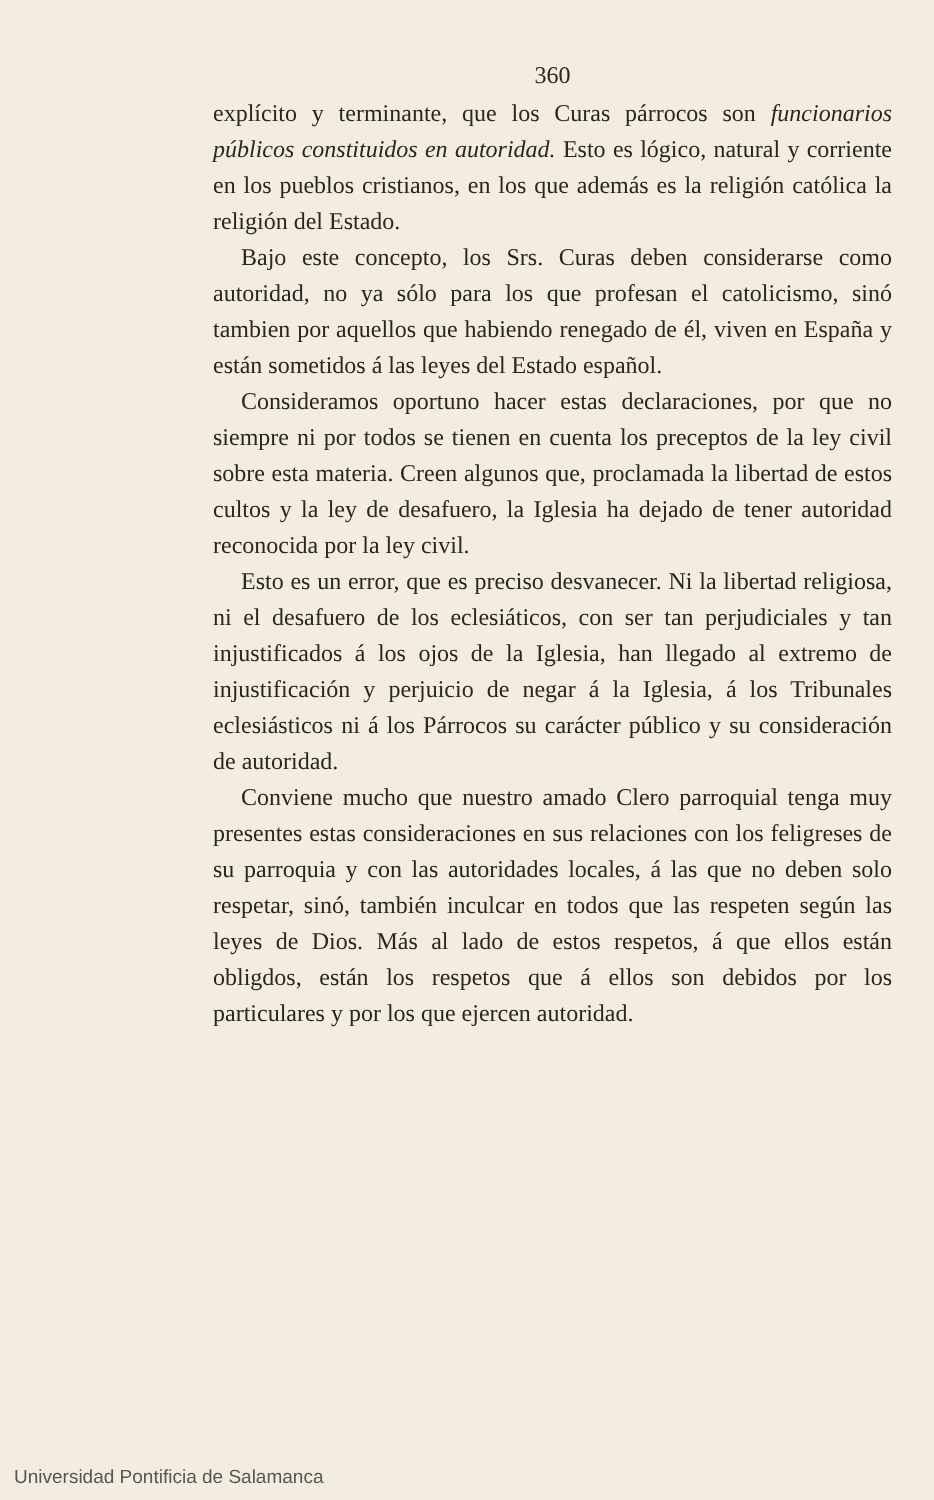360
explícito y terminante, que los Curas párrocos son funcionarios públicos constituidos en autoridad. Esto es lógico, natural y corriente en los pueblos cristianos, en los que además es la religión católica la religión del Estado.
Bajo este concepto, los Srs. Curas deben considerarse como autoridad, no ya sólo para los que profesan el catolicismo, sinó tambien por aquellos que habiendo renegado de él, viven en España y están sometidos á las leyes del Estado español.
Consideramos oportuno hacer estas declaraciones, por que no siempre ni por todos se tienen en cuenta los preceptos de la ley civil sobre esta materia. Creen algunos que, proclamada la libertad de estos cultos y la ley de desafuero, la Iglesia ha dejado de tener autoridad reconocida por la ley civil.
Esto es un error, que es preciso desvanecer. Ni la libertad religiosa, ni el desafuero de los eclesiáticos, con ser tan perjudiciales y tan injustificados á los ojos de la Iglesia, han llegado al extremo de injustificación y perjuicio de negar á la Iglesia, á los Tribunales eclesiásticos ni á los Párrocos su carácter público y su consideración de autoridad.
Conviene mucho que nuestro amado Clero parroquial tenga muy presentes estas consideraciones en sus relaciones con los feligreses de su parroquia y con las autoridades locales, á las que no deben solo respetar, sinó, también inculcar en todos que las respeten según las leyes de Dios. Más al lado de estos respetos, á que ellos están obligdos, están los respetos que á ellos son debidos por los particulares y por los que ejercen autoridad.
Universidad Pontificia de Salamanca